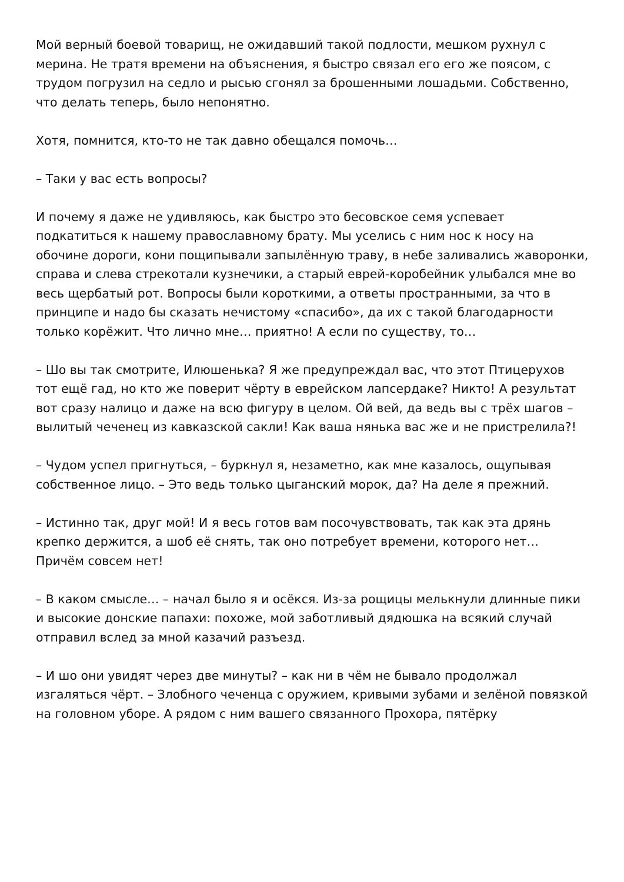Мой верный боевой товарищ, не ожидавший такой подлости, мешком рухнул с мерина. Не тратя времени на объяснения, я быстро связал его его же поясом, с трудом погрузил на седло и рысью сгонял за брошенными лошадьми. Собственно, что делать теперь, было непонятно.
Хотя, помнится, кто-то не так давно обещался помочь…
– Таки у вас есть вопросы?
И почему я даже не удивляюсь, как быстро это бесовское семя успевает подкатиться к нашему православному брату. Мы уселись с ним нос к носу на обочине дороги, кони пощипывали запылённую траву, в небе заливались жаворонки, справа и слева стрекотали кузнечики, а старый еврей-коробейник улыбался мне во весь щербатый рот. Вопросы были короткими, а ответы пространными, за что в принципе и надо бы сказать нечистому «спасибо», да их с такой благодарности только корёжит. Что лично мне… приятно! А если по существу, то…
– Шо вы так смотрите, Илюшенька? Я же предупреждал вас, что этот Птицерухов тот ещё гад, но кто же поверит чёрту в еврейском лапсердаке? Никто! А результат вот сразу налицо и даже на всю фигуру в целом. Ой вей, да ведь вы с трёх шагов – вылитый чеченец из кавказской сакли! Как ваша нянька вас же и не пристрелила?!
– Чудом успел пригнуться, – буркнул я, незаметно, как мне казалось, ощупывая собственное лицо. – Это ведь только цыганский морок, да? На деле я прежний.
– Истинно так, друг мой! И я весь готов вам посочувствовать, так как эта дрянь крепко держится, а шоб её снять, так оно потребует времени, которого нет… Причём совсем нет!
– В каком смысле… – начал было я и осёкся. Из-за рощицы мелькнули длинные пики и высокие донские папахи: похоже, мой заботливый дядюшка на всякий случай отправил вслед за мной казачий разъезд.
– И шо они увидят через две минуты? – как ни в чём не бывало продолжал изгаляться чёрт. – Злобного чеченца с оружием, кривыми зубами и зелёной повязкой на головном уборе. А рядом с ним вашего связанного Прохора, пятёрку